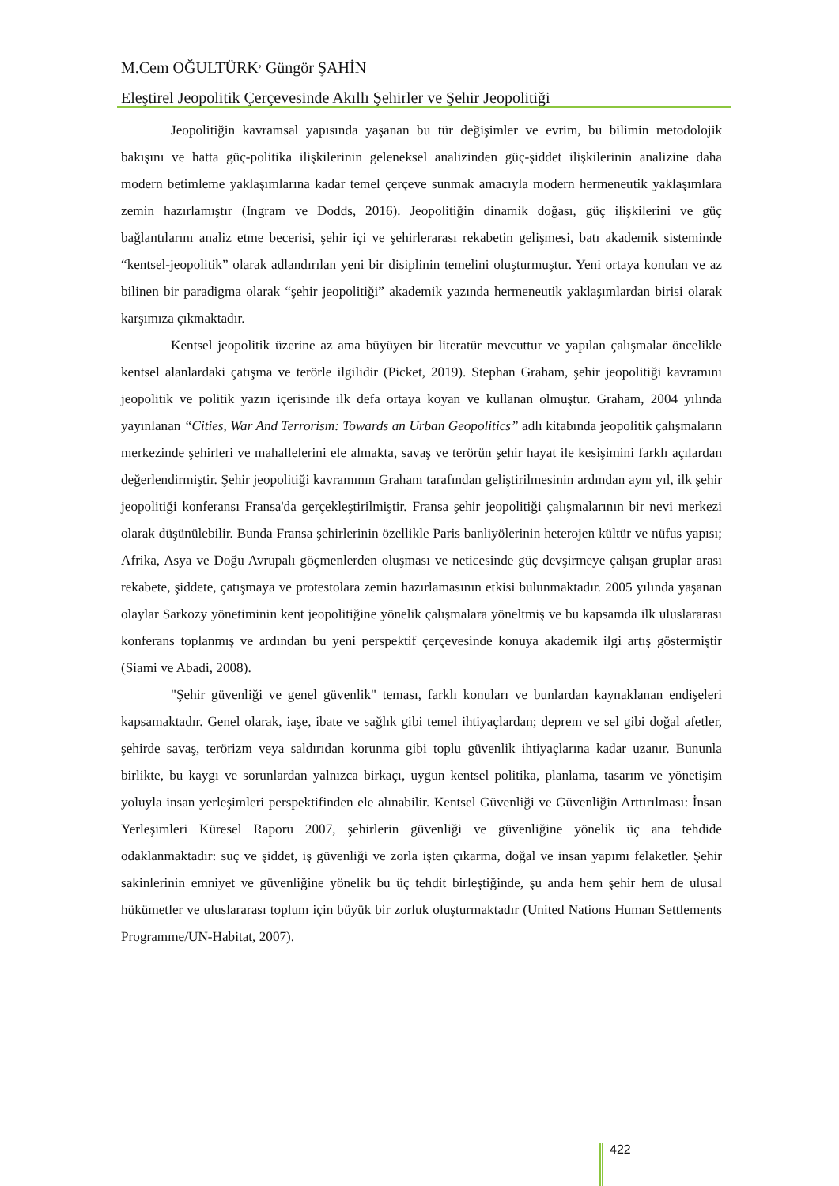M.Cem OĞULTÜRK<sup>,</sup> Güngör ŞAHİN
Eleştirel Jeopolitik Çerçevesinde Akıllı Şehirler ve Şehir Jeopolitiği
Jeopolitiğin kavramsal yapısında yaşanan bu tür değişimler ve evrim, bu bilimin metodolojik bakışını ve hatta güç-politika ilişkilerinin geleneksel analizinden güç-şiddet ilişkilerinin analizine daha modern betimleme yaklaşımlarına kadar temel çerçeve sunmak amacıyla modern hermeneutik yaklaşımlara zemin hazırlamıştır (Ingram ve Dodds, 2016). Jeopolitiğin dinamik doğası, güç ilişkilerini ve güç bağlantılarını analiz etme becerisi, şehir içi ve şehirlerarası rekabetin gelişmesi, batı akademik sisteminde “kentsel-jeopolitik” olarak adlandırılan yeni bir disiplinin temelini oluşturmuştur. Yeni ortaya konulan ve az bilinen bir paradigma olarak “şehir jeopolitiği” akademik yazında hermeneutik yaklaşımlardan birisi olarak karşımıza çıkmaktadır.
Kentsel jeopolitik üzerine az ama büyüyen bir literatür mevcuttur ve yapılan çalışmalar öncelikle kentsel alanlardaki çatışma ve terörle ilgilidir (Picket, 2019). Stephan Graham, şehir jeopolitiği kavramını jeopolitik ve politik yazın içerisinde ilk defa ortaya koyan ve kullanan olmuştur. Graham, 2004 yılında yayınlanan “Cities, War And Terrorism: Towards an Urban Geopolitics” adlı kitabında jeopolitik çalışmaların merkezinde şehirleri ve mahallelerini ele almakta, savaş ve terörün şehir hayat ile kesişimini farklı açılardan değerlendirmiştir. Şehir jeopolitiği kavramının Graham tarafından geliştirilmesinin ardından aynı yıl, ilk şehir jeopolitiği konferansı Fransa'da gerçekleştirilmiştir. Fransa şehir jeopolitiği çalışmalarının bir nevi merkezi olarak düşünülebilir. Bunda Fransa şehirlerinin özellikle Paris banliyölerinin heterojen kültür ve nüfus yapısı; Afrika, Asya ve Doğu Avrupalı göçmenlerden oluşması ve neticesinde güç devşirmeye çalışan gruplar arası rekabete, şiddete, çatışmaya ve protestolara zemin hazırlamasının etkisi bulunmaktadır. 2005 yılında yaşanan olaylar Sarkozy yönetiminin kent jeopolitiğine yönelik çalışmalara yöneltmiş ve bu kapsamda ilk uluslararası konferans toplanmış ve ardından bu yeni perspektif çerçevesinde konuya akademik ilgi artış göstermiştir (Siami ve Abadi, 2008).
"Şehir güvenliği ve genel güvenlik" teması, farklı konuları ve bunlardan kaynaklanan endişeleri kapsamaktadır. Genel olarak, iaşe, ibate ve sağlık gibi temel ihtiyaçlardan; deprem ve sel gibi doğal afetler, şehirde savaş, terörizm veya saldırıdan korunma gibi toplu güvenlik ihtiyaçlarına kadar uzanır. Bununla birlikte, bu kaygı ve sorunlardan yalnızca birkaçı, uygun kentsel politika, planlama, tasarım ve yönetişim yoluyla insan yerleşimleri perspektifinden ele alınabilir. Kentsel Güvenliği ve Güvenliğin Arttırılması: İnsan Yerleşimleri Küresel Raporu 2007, şehirlerin güvenliği ve güvenliğine yönelik üç ana tehdide odaklanmaktadır: suç ve şiddet, iş güvenliği ve zorla işten çıkarma, doğal ve insan yapımı felaketler. Şehir sakinlerinin emniyet ve güvenliğine yönelik bu üç tehdit birleştiğinde, şu anda hem şehir hem de ulusal hükümetler ve uluslararası toplum için büyük bir zorluk oluşturmaktadır (United Nations Human Settlements Programme/UN-Habitat, 2007).
422